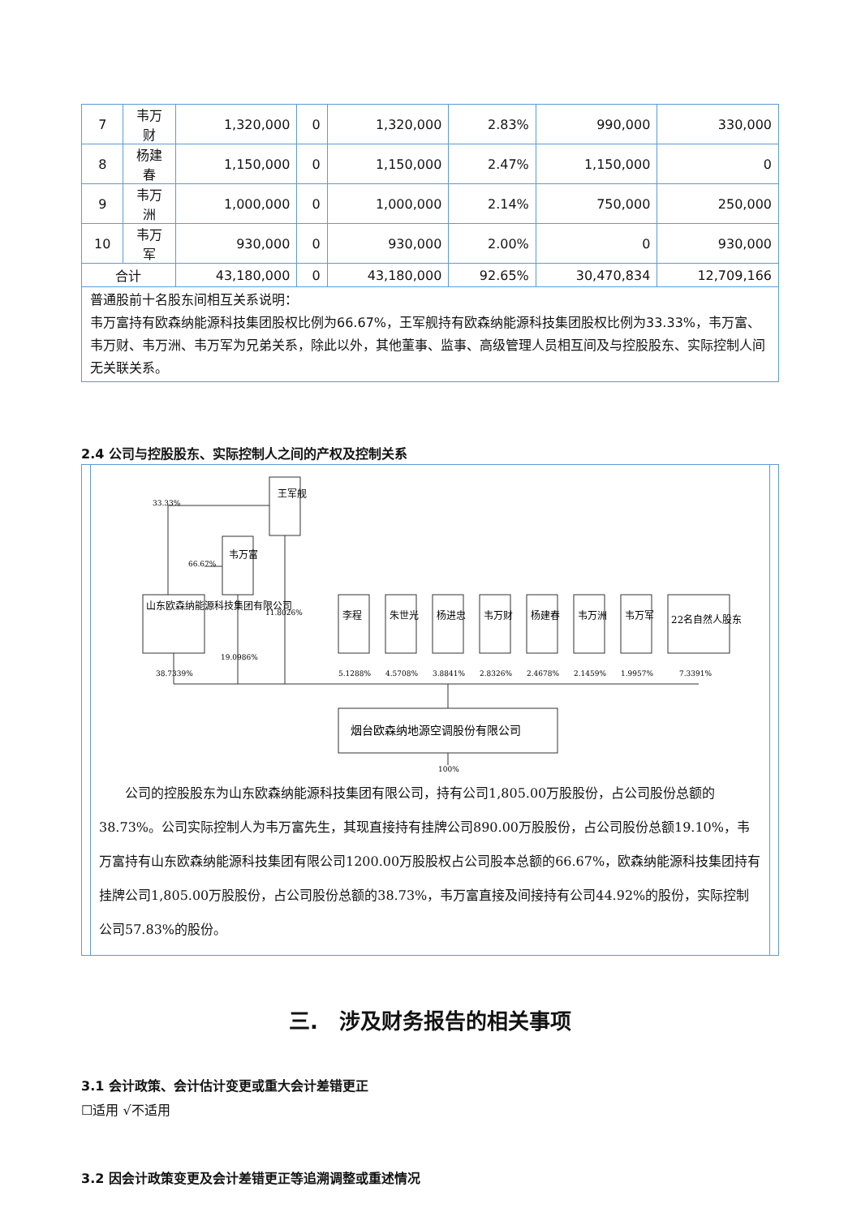| 7 | 韦万财 | 1,320,000 | 0 | 1,320,000 | 2.83% | 990,000 | 330,000 |
| 8 | 杨建春 | 1,150,000 | 0 | 1,150,000 | 2.47% | 1,150,000 | 0 |
| 9 | 韦万洲 | 1,000,000 | 0 | 1,000,000 | 2.14% | 750,000 | 250,000 |
| 10 | 韦万军 | 930,000 | 0 | 930,000 | 2.00% | 0 | 930,000 |
| 合计 | | 43,180,000 | 0 | 43,180,000 | 92.65% | 30,470,834 | 12,709,166 |
| 普通股前十名股东间相互关系说明： 韦万富持有欧森纳能源科技集团股权比例为66.67%，王军舰持有欧森纳能源科技集团股权比例为33.33%，韦万富、韦万财、韦万洲、韦万军为兄弟关系，除此以外，其他董事、监事、高级管理人员相互间及与控股股东、实际控制人间无关联关系。 | | | | | | | |
2.4 公司与控股股东、实际控制人之间的产权及控制关系
王军舰
韦万富
山东欧森纳能源科技集团有限公司
李程
朱世光
杨进忠
韦万财
杨建春
韦万洲
韦万军
22名自然人股东
33.33%
66.67%
11.8026%
19.0986%
38.7339%
5.1288%
4.5708%
3.8841%
2.8326%
2.4678%
2.1459%
1.9957%
7.3391%
烟台欧森纳地源空调股份有限公司
100%
公司的控股股东为山东欧森纳能源科技集团有限公司，持有公司1,805.00万股股份，占公司股份总额的38.73%。公司实际控制人为韦万富先生，其现直接持有挂牌公司890.00万股股份，占公司股份总额19.10%，韦万富持有山东欧森纳能源科技集团有限公司1200.00万股股权占公司股本总额的66.67%，欧森纳能源科技集团持有挂牌公司1,805.00万股股份，占公司股份总额的38.73%，韦万富直接及间接持有公司44.92%的股份，实际控制公司57.83%的股份。
三.　涉及财务报告的相关事项
3.1 会计政策、会计估计变更或重大会计差错更正
☐适用 √不适用
3.2 因会计政策变更及会计差错更正等追溯调整或重述情况